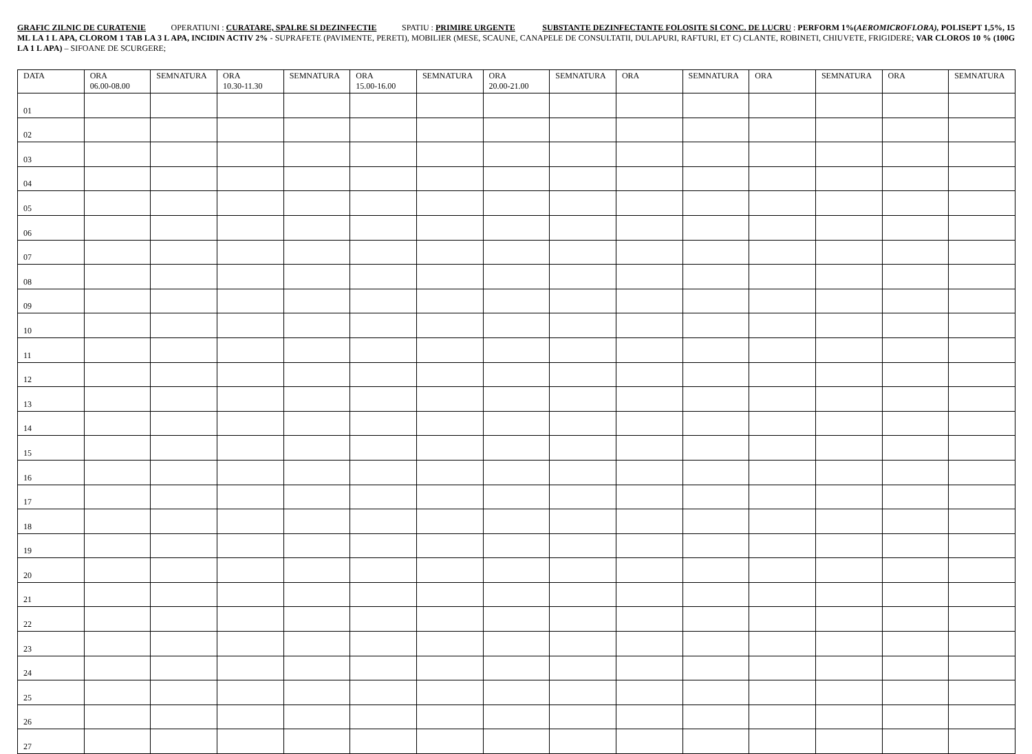GRAFIC ZILNIC DE CURATENIE OPERATIUNI : CURATARE, SPALRE SI DEZINFECTIE SPATIU : PRIMIRE URGENTE SUBSTANTE DEZINFECTANTE FOLOSITE SI CONC. DE LUCRU : PERFORM 1%(AEROMICROFLORA), POLISEPT 1,5%, 15 ML LA 1 L APA, CLOROM 1 TAB LA 3 L APA, INCIDIN ACTIV 2% - SUPRAFETE (PAVIMENTE, PERETI), MOBILIER (MESE, SCAUNE, CANAPELE DE CONSULTATII, DULAPURI, RAFTURI, ET C) CLANTE, ROBINETI, CHIUVETE, FRIGIDERE; VAR CLOROS 10 % (100G LA 1 L APA) – SIFOANE DE SCURGERE;
| DATA | ORA 06.00-08.00 | SEMNATURA | ORA 10.30-11.30 | SEMNATURA | ORA 15.00-16.00 | SEMNATURA | ORA 20.00-21.00 | SEMNATURA | ORA | SEMNATURA | ORA | SEMNATURA | ORA | SEMNATURA |
| --- | --- | --- | --- | --- | --- | --- | --- | --- | --- | --- | --- | --- | --- | --- |
| 01 | | | | | | | | | | | | | | |
| 02 | | | | | | | | | | | | | | |
| 03 | | | | | | | | | | | | | | |
| 04 | | | | | | | | | | | | | | |
| 05 | | | | | | | | | | | | | | |
| 06 | | | | | | | | | | | | | | |
| 07 | | | | | | | | | | | | | | |
| 08 | | | | | | | | | | | | | | |
| 09 | | | | | | | | | | | | | | |
| 10 | | | | | | | | | | | | | | |
| 11 | | | | | | | | | | | | | | |
| 12 | | | | | | | | | | | | | | |
| 13 | | | | | | | | | | | | | | |
| 14 | | | | | | | | | | | | | | |
| 15 | | | | | | | | | | | | | | |
| 16 | | | | | | | | | | | | | | |
| 17 | | | | | | | | | | | | | | |
| 18 | | | | | | | | | | | | | | |
| 19 | | | | | | | | | | | | | | |
| 20 | | | | | | | | | | | | | | |
| 21 | | | | | | | | | | | | | | |
| 22 | | | | | | | | | | | | | | |
| 23 | | | | | | | | | | | | | | |
| 24 | | | | | | | | | | | | | | |
| 25 | | | | | | | | | | | | | | |
| 26 | | | | | | | | | | | | | | |
| 27 | | | | | | | | | | | | | | |